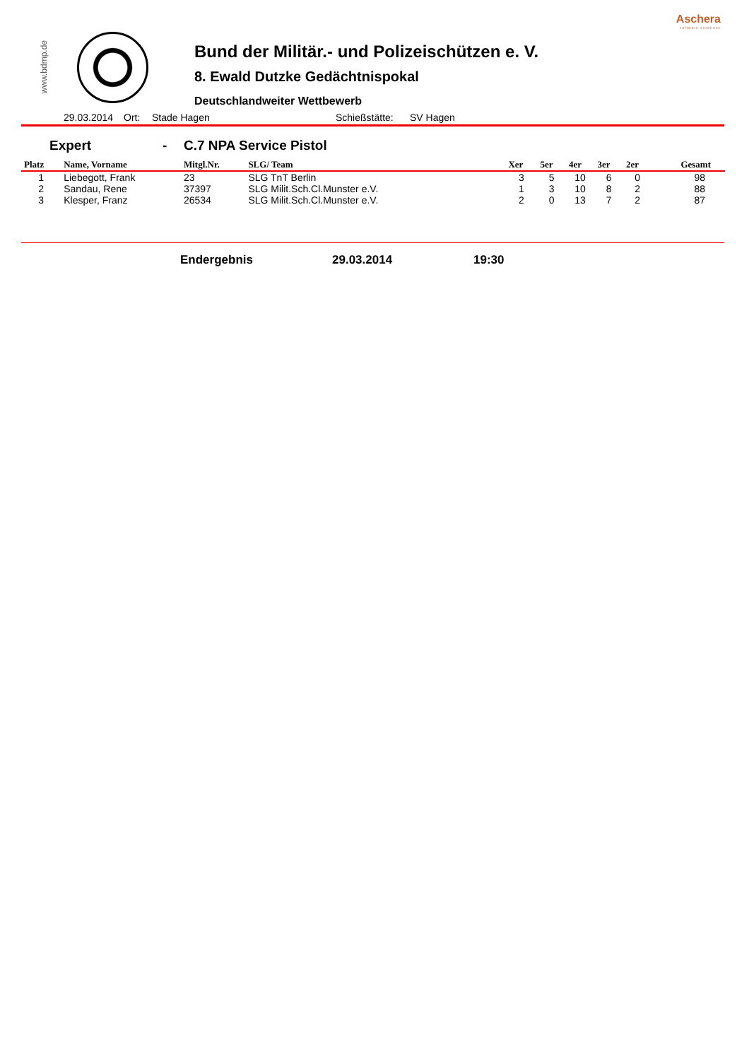Aschera
software solutions
www.bdmp.de
Bund der Militär.- und Polizeischützen e. V.
8. Ewald Dutzke Gedächtnispokal
Deutschlandweiter Wettbewerb
29.03.2014 Ort: Stade Hagen Schießstätte: SV Hagen
Expert - C.7 NPA Service Pistol
| Platz | Name, Vorname | Mitgl.Nr. | SLG/ Team | Xer | 5er | 4er | 3er | 2er | Gesamt |
| --- | --- | --- | --- | --- | --- | --- | --- | --- | --- |
| 1 | Liebegott, Frank | 23 | SLG TnT Berlin | 3 | 5 | 10 | 6 | 0 | 98 |
| 2 | Sandau, Rene | 37397 | SLG Milit.Sch.Cl.Munster e.V. | 1 | 3 | 10 | 8 | 2 | 88 |
| 3 | Klesper, Franz | 26534 | SLG Milit.Sch.Cl.Munster e.V. | 2 | 0 | 13 | 7 | 2 | 87 |
Endergebnis 29.03.2014 19:30